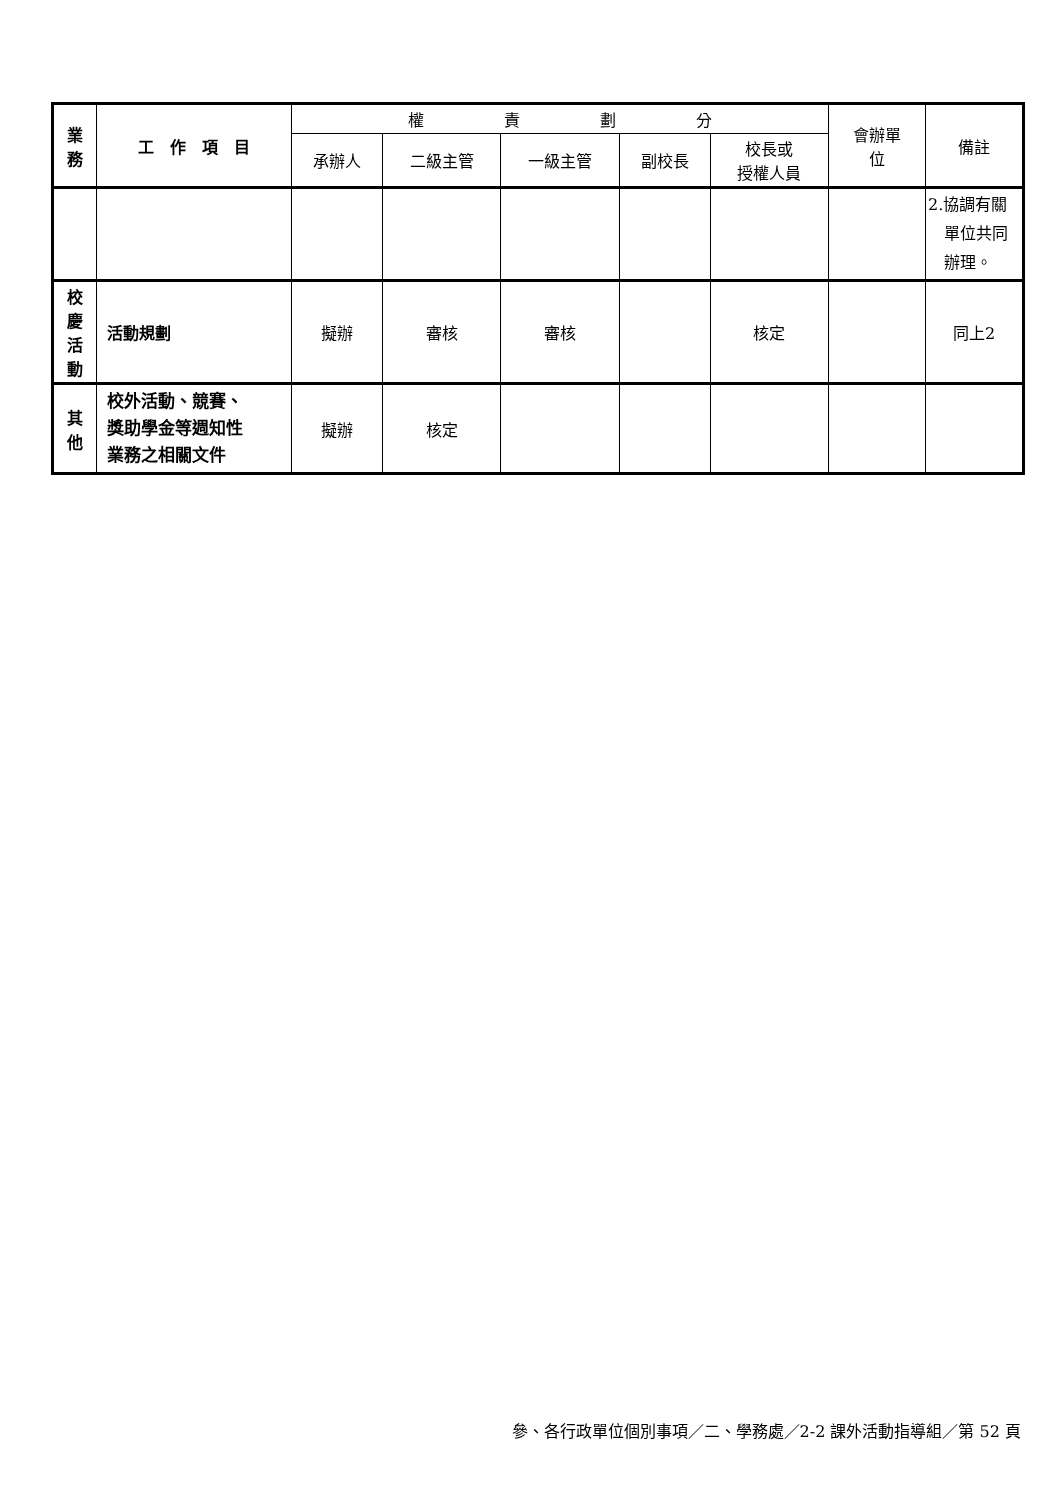| 業 務 | 工 作 項 目 | 權 責 劃 分 | | | | | 會辦單 位 | 備註 |
| --- | --- | --- | --- | --- | --- | --- | --- | --- |
| | | 承辦人 | 二級主管 | 一級主管 | 副校長 | 校長或 授權人員 | | |
| | | | | | | | | 2.協調有關 單位共同 辦理。 |
| 校 慶 活 動 | 活動規劃 | 擬辦 | 審核 | 審核 | | 核定 | | 同上2 |
| 其 他 | 校外活動、競賽、 獎助學金等週知性 業務之相關文件 | 擬辦 | 核定 | | | | | |
參、各行政單位個別事項／二、學務處／2-2 課外活動指導組／第 52 頁